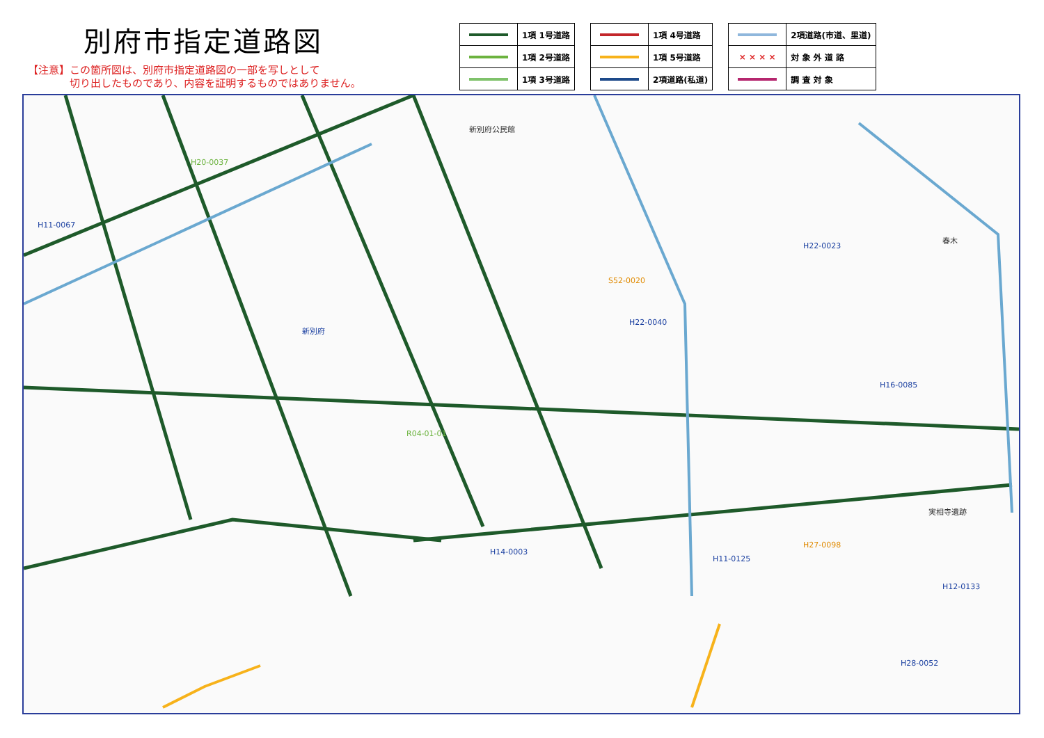別府市指定道路図
【注意】この箇所図は、別府市指定道路図の一部を写しとして
　　　　切り出したものであり、内容を証明するものではありません。
| | 1項 1号道路 |
| | 1項 2号道路 |
| | 1項 3号道路 |
| | 1項 4号道路 |
| | 1項 5号道路 |
| | 2項道路(私道) |
| | 2項道路(市道、里道) |
| × × × × | 対 象 外 道 路 |
| | 調 査 対 象 |
H20-0037
H11-0067
新別府
新別府公民館
H22-0040
S52-0020
H22-0023
春木
H16-0085
R04-01-01
H14-0003
H11-0125
H28-0052
H12-0133
実相寺遺跡
H27-0098